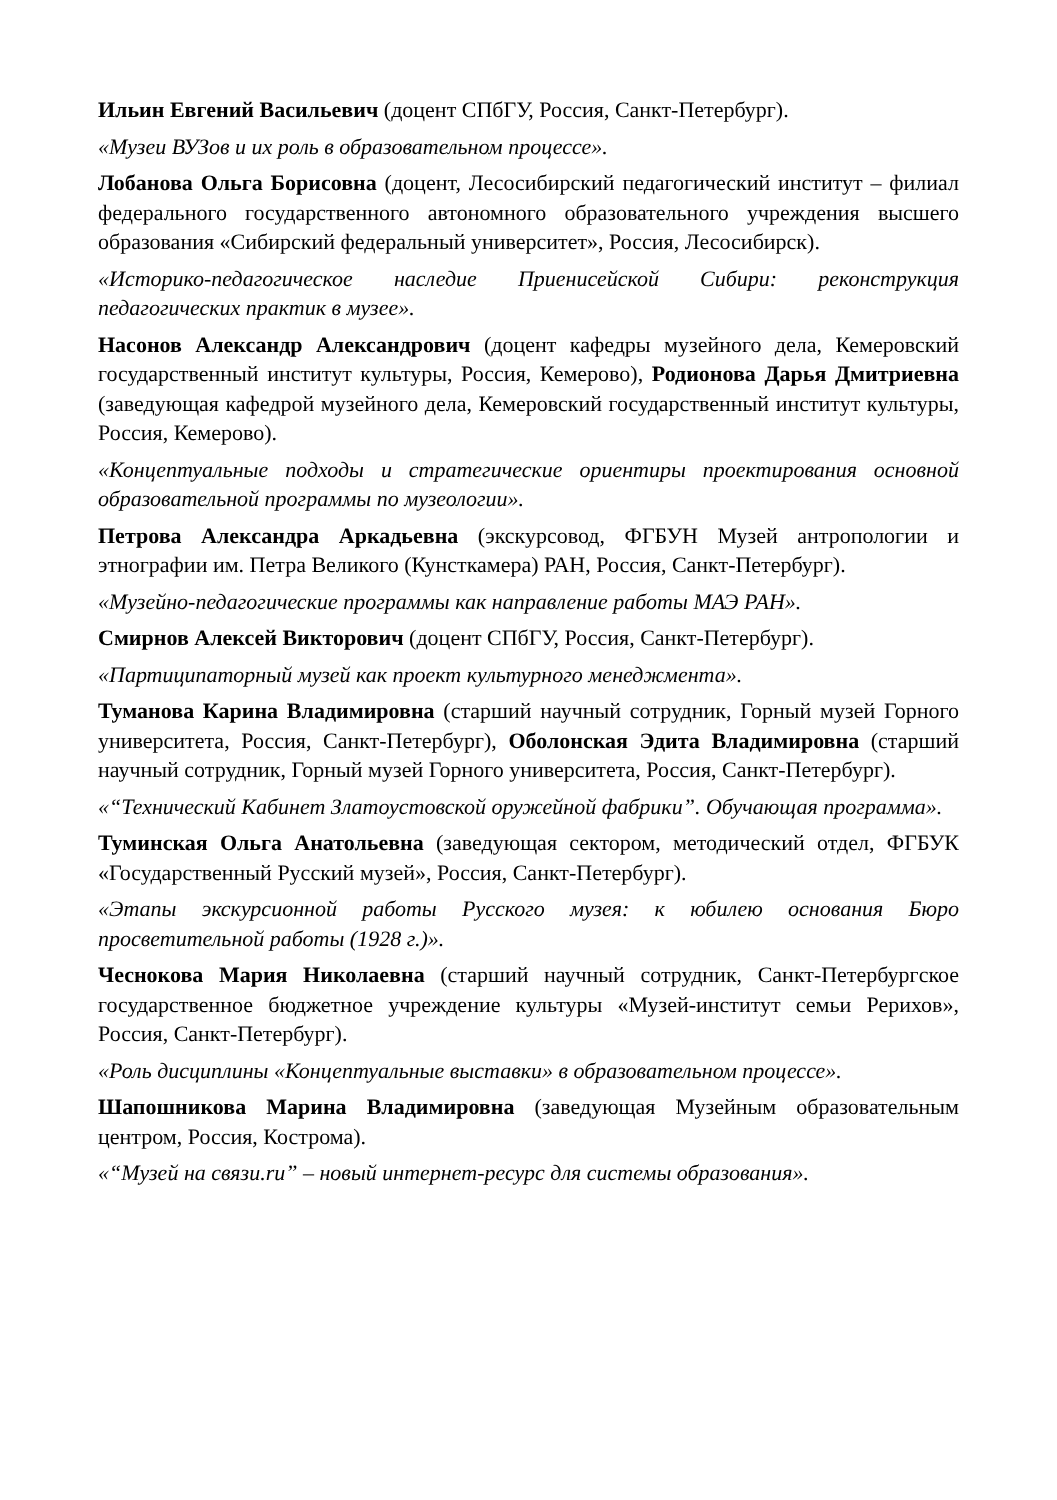Ильин Евгений Васильевич (доцент СПбГУ, Россия, Санкт-Петербург).
«Музеи ВУЗов и их роль в образовательном процессе».
Лобанова Ольга Борисовна (доцент, Лесосибирский педагогический институт – филиал федерального государственного автономного образовательного учреждения высшего образования «Сибирский федеральный университет», Россия, Лесосибирск).
«Историко-педагогическое наследие Приенисейской Сибири: реконструкция педагогических практик в музее».
Насонов Александр Александрович (доцент кафедры музейного дела, Кемеровский государственный институт культуры, Россия, Кемерово), Родионова Дарья Дмитриевна (заведующая кафедрой музейного дела, Кемеровский государственный институт культуры, Россия, Кемерово).
«Концептуальные подходы и стратегические ориентиры проектирования основной образовательной программы по музеологии».
Петрова Александра Аркадьевна (экскурсовод, ФГБУН Музей антропологии и этнографии им. Петра Великого (Кунсткамера) РАН, Россия, Санкт-Петербург).
«Музейно-педагогические программы как направление работы МАЭ РАН».
Смирнов Алексей Викторович (доцент СПбГУ, Россия, Санкт-Петербург).
«Партиципаторный музей как проект культурного менеджмента».
Туманова Карина Владимировна (старший научный сотрудник, Горный музей Горного университета, Россия, Санкт-Петербург), Оболонская Эдита Владимировна (старший научный сотрудник, Горный музей Горного университета, Россия, Санкт-Петербург).
«“Технический Кабинет Златоустовской оружейной фабрики”. Обучающая программа».
Туминская Ольга Анатольевна (заведующая сектором, методический отдел, ФГБУК «Государственный Русский музей», Россия, Санкт-Петербург).
«Этапы экскурсионной работы Русского музея: к юбилею основания Бюро просветительной работы (1928 г.)».
Чеснокова Мария Николаевна (старший научный сотрудник, Санкт-Петербургское государственное бюджетное учреждение культуры «Музей-институт семьи Рерихов», Россия, Санкт-Петербург).
«Роль дисциплины «Концептуальные выставки» в образовательном процессе».
Шапошникова Марина Владимировна (заведующая Музейным образовательным центром, Россия, Кострома).
«“Музей на связи.ru” – новый интернет-ресурс для системы образования».